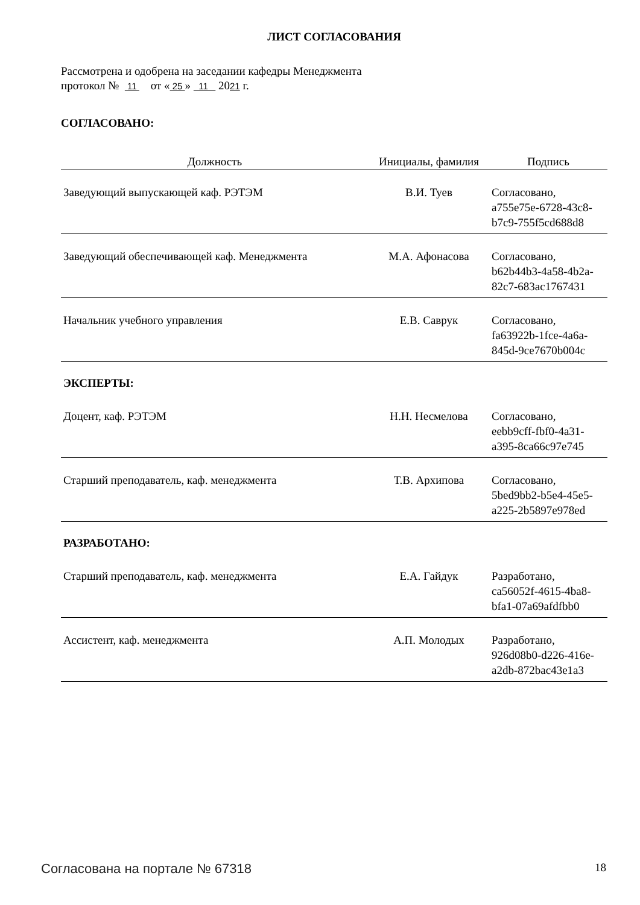ЛИСТ СОГЛАСОВАНИЯ
Рассмотрена и одобрена на заседании кафедры Менеджмента
протокол № 11 от « 25 » 11 2021 г.
СОГЛАСОВАНО:
| Должность | Инициалы, фамилия | Подпись |
| --- | --- | --- |
| Заведующий выпускающей каф. РЭТЭМ | В.И. Туев | Согласовано, a755e75e-6728-43c8- b7c9-755f5cd688d8 |
| Заведующий обеспечивающей каф. Менеджмента | М.А. Афонасова | Согласовано, b62b44b3-4a58-4b2a- 82c7-683ac1767431 |
| Начальник учебного управления | Е.В. Саврук | Согласовано, fa63922b-1fce-4a6a- 845d-9ce7670b004c |
| ЭКСПЕРТЫ: | | |
| Доцент, каф. РЭТЭМ | Н.Н. Несмелова | Согласовано, eebb9cff-fbf0-4a31- a395-8ca66c97e745 |
| Старший преподаватель, каф. менеджмента | Т.В. Архипова | Согласовано, 5bed9bb2-b5e4-45e5- a225-2b5897e978ed |
| РАЗРАБОТАНО: | | |
| Старший преподаватель, каф. менеджмента | Е.А. Гайдук | Разработано, ca56052f-4615-4ba8- bfa1-07a69afdfbb0 |
| Ассистент, каф. менеджмента | А.П. Молодых | Разработано, 926d08b0-d226-416e- a2db-872bac43e1a3 |
Согласована на портале № 67318 18